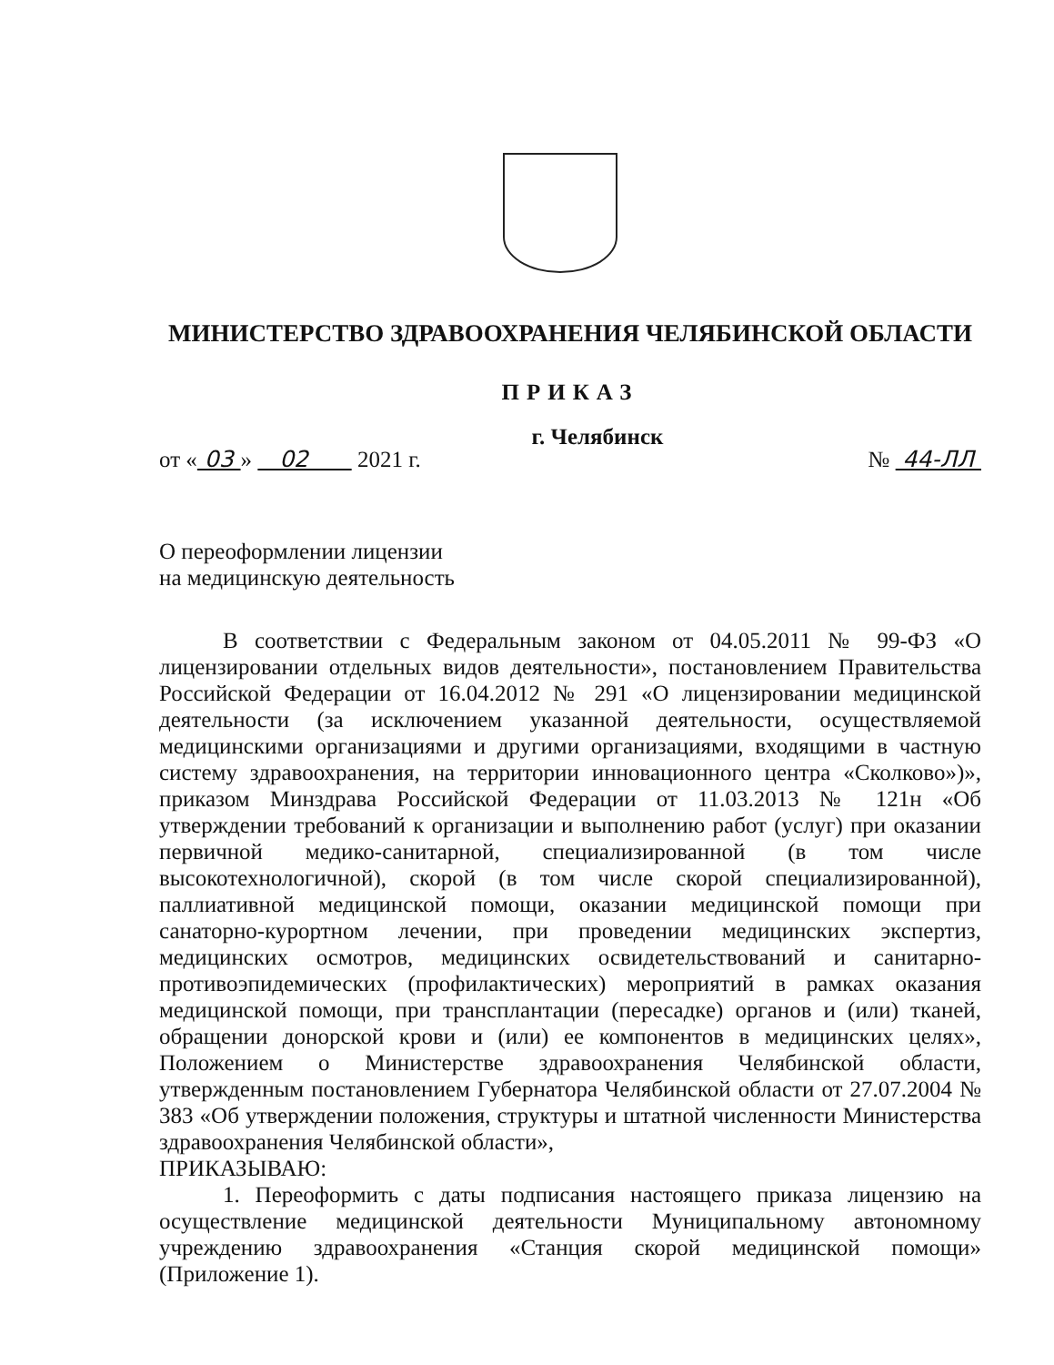МИНИСТЕРСТВО ЗДРАВООХРАНЕНИЯ ЧЕЛЯБИНСКОЙ ОБЛАСТИ
ПРИКАЗ
г. Челябинск
от « 03 » 02 2021 г. № 44-ЛЛ
О переоформлении лицензии
на медицинскую деятельность
В соответствии с Федеральным законом от 04.05.2011 № 99-ФЗ «О лицензировании отдельных видов деятельности», постановлением Правительства Российской Федерации от 16.04.2012 № 291 «О лицензировании медицинской деятельности (за исключением указанной деятельности, осуществляемой медицинскими организациями и другими организациями, входящими в частную систему здравоохранения, на территории инновационного центра «Сколково»)», приказом Минздрава Российской Федерации от 11.03.2013 № 121н «Об утверждении требований к организации и выполнению работ (услуг) при оказании первичной медико-санитарной, специализированной (в том числе высокотехнологичной), скорой (в том числе скорой специализированной), паллиативной медицинской помощи, оказании медицинской помощи при санаторно-курортном лечении, при проведении медицинских экспертиз, медицинских осмотров, медицинских освидетельствований и санитарно-противоэпидемических (профилактических) мероприятий в рамках оказания медицинской помощи, при трансплантации (пересадке) органов и (или) тканей, обращении донорской крови и (или) ее компонентов в медицинских целях», Положением о Министерстве здравоохранения Челябинской области, утвержденным постановлением Губернатора Челябинской области от 27.07.2004 № 383 «Об утверждении положения, структуры и штатной численности Министерства здравоохранения Челябинской области»,
ПРИКАЗЫВАЮ:
1. Переоформить с даты подписания настоящего приказа лицензию на осуществление медицинской деятельности Муниципальному автономному учреждению здравоохранения «Станция скорой медицинской помощи» (Приложение 1).